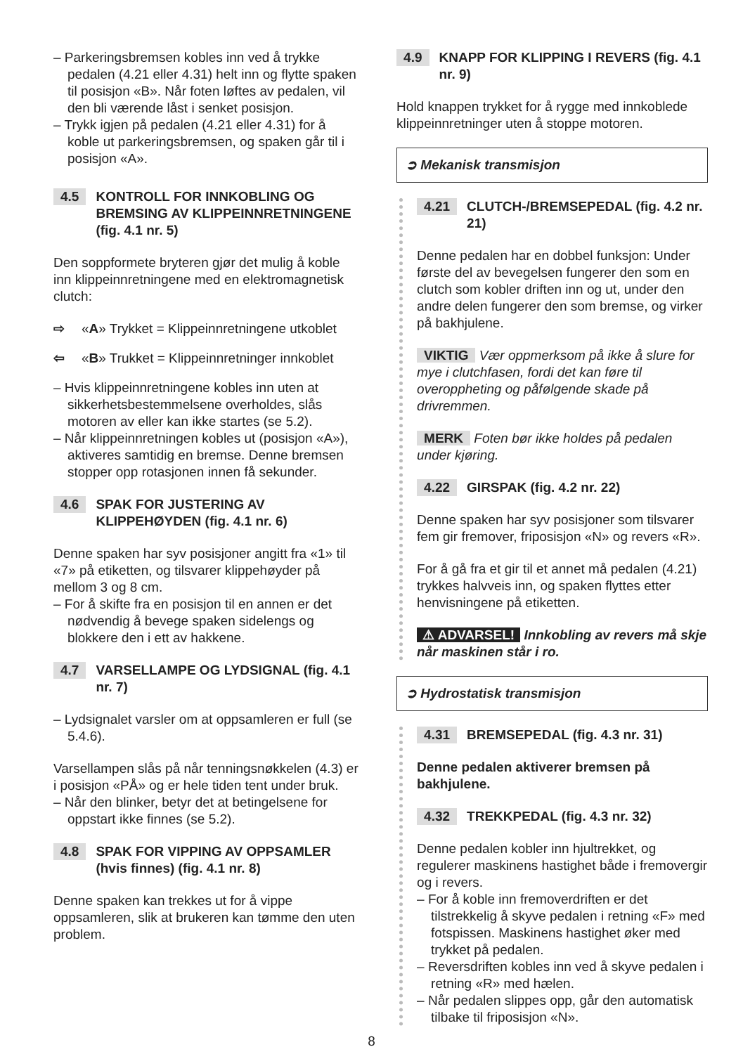– Parkeringsbremsen kobles inn ved å trykke pedalen (4.21 eller 4.31) helt inn og flytte spaken til posisjon «B». Når foten løftes av pedalen, vil den bli værende låst i senket posisjon.
– Trykk igjen på pedalen (4.21 eller 4.31) for å koble ut parkeringsbremsen, og spaken går til i posisjon «A».
4.5 KONTROLL FOR INNKOBLING OG BREMSING AV KLIPPEINNRETNINGENE (fig. 4.1 nr. 5)
Den soppformete bryteren gjør det mulig å koble inn klippeinnretningene med en elektromagnetisk clutch:
⇨ «A» Trykket = Klippeinnretningene utkoblet
⇦ «B» Trukket = Klippeinnretninger innkoblet
– Hvis klippeinnretningene kobles inn uten at sikkerhetsbestemmelsene overholdes, slås motoren av eller kan ikke startes (se 5.2).
– Når klippeinnretningen kobles ut (posisjon «A»), aktiveres samtidig en bremse. Denne bremsen stopper opp rotasjonen innen få sekunder.
4.6 SPAK FOR JUSTERING AV KLIPPEHØYDEN (fig. 4.1 nr. 6)
Denne spaken har syv posisjoner angitt fra «1» til «7» på etiketten, og tilsvarer klippehøyder på mellom 3 og 8 cm.
– For å skifte fra en posisjon til en annen er det nødvendig å bevege spaken sidelengs og blokkere den i ett av hakkene.
4.7 VARSELLAMPE OG LYDSIGNAL (fig. 4.1 nr. 7)
– Lydsignalet varsler om at oppsamleren er full (se 5.4.6).
Varsellampen slås på når tenningsnøkkelen (4.3) er i posisjon «PÅ» og er hele tiden tent under bruk.
– Når den blinker, betyr det at betingelsene for oppstart ikke finnes (se 5.2).
4.8 SPAK FOR VIPPING AV OPPSAMLER (hvis finnes) (fig. 4.1 nr. 8)
Denne spaken kan trekkes ut for å vippe oppsamleren, slik at brukeren kan tømme den uten problem.
4.9 KNAPP FOR KLIPPING I REVERS (fig. 4.1 nr. 9)
Hold knappen trykket for å rygge med innkoblede klippeinnretninger uten å stoppe motoren.
➲ Mekanisk transmisjon
4.21 CLUTCH-/BREMSEPEDAL (fig. 4.2 nr. 21)
Denne pedalen har en dobbel funksjon: Under første del av bevegelsen fungerer den som en clutch som kobler driften inn og ut, under den andre delen fungerer den som bremse, og virker på bakhjulene.
VIKTIG Vær oppmerksom på ikke å slure for mye i clutchfasen, fordi det kan føre til overoppheting og påfølgende skade på drivremmen.
MERK Foten bør ikke holdes på pedalen under kjøring.
4.22 GIRSPAK (fig. 4.2 nr. 22)
Denne spaken har syv posisjoner som tilsvarer fem gir fremover, friposisjon «N» og revers «R».
For å gå fra et gir til et annet må pedalen (4.21) trykkes halvveis inn, og spaken flyttes etter henvisningene på etiketten.
⚠ ADVARSEL! Innkobling av revers må skje når maskinen står i ro.
➲ Hydrostatisk transmisjon
4.31 BREMSEPEDAL (fig. 4.3 nr. 31)
Denne pedalen aktiverer bremsen på bakhjulene.
4.32 TREKKPEDAL (fig. 4.3 nr. 32)
Denne pedalen kobler inn hjultrekket, og regulerer maskinens hastighet både i fremovergir og i revers.
– For å koble inn fremoverdriften er det tilstrekkelig å skyve pedalen i retning «F» med fotspissen. Maskinens hastighet øker med trykket på pedalen.
– Reversdriften kobles inn ved å skyve pedalen i retning «R» med hælen.
– Når pedalen slippes opp, går den automatisk tilbake til friposisjon «N».
8